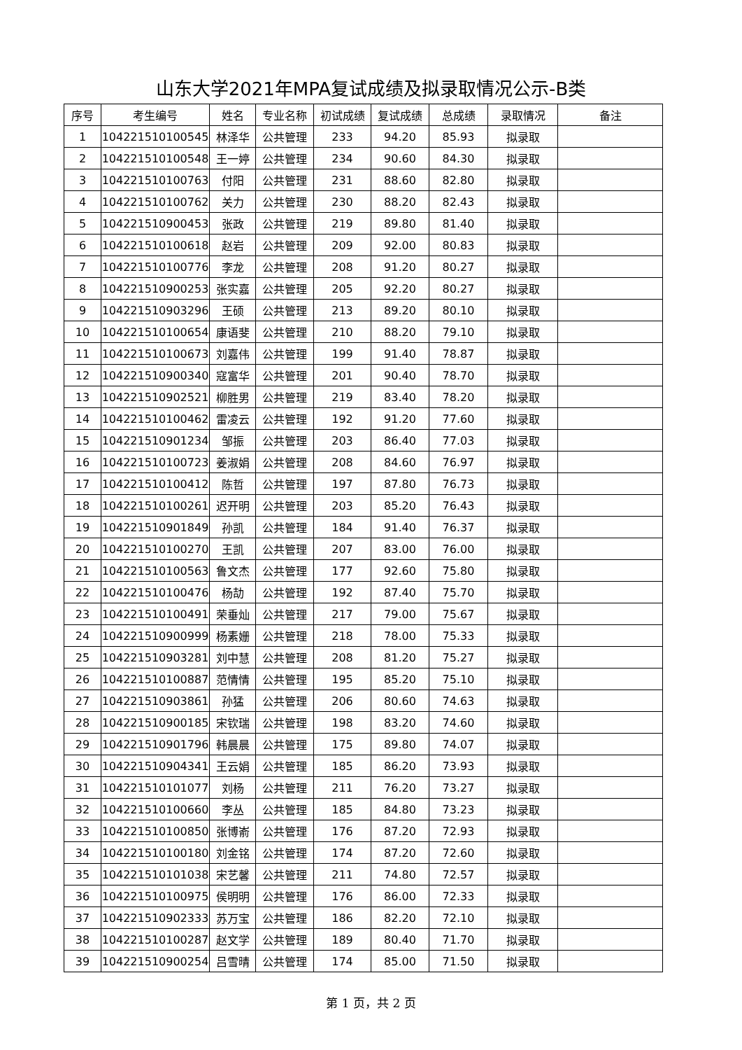山东大学2021年MPA复试成绩及拟录取情况公示-B类
| 序号 | 考生编号 | 姓名 | 专业名称 | 初试成绩 | 复试成绩 | 总成绩 | 录取情况 | 备注 |
| --- | --- | --- | --- | --- | --- | --- | --- | --- |
| 1 | 104221510100545 | 林泽华 | 公共管理 | 233 | 94.20 | 85.93 | 拟录取 | |
| 2 | 104221510100548 | 王一婷 | 公共管理 | 234 | 90.60 | 84.30 | 拟录取 | |
| 3 | 104221510100763 | 付阳 | 公共管理 | 231 | 88.60 | 82.80 | 拟录取 | |
| 4 | 104221510100762 | 关力 | 公共管理 | 230 | 88.20 | 82.43 | 拟录取 | |
| 5 | 104221510900453 | 张政 | 公共管理 | 219 | 89.80 | 81.40 | 拟录取 | |
| 6 | 104221510100618 | 赵岩 | 公共管理 | 209 | 92.00 | 80.83 | 拟录取 | |
| 7 | 104221510100776 | 李龙 | 公共管理 | 208 | 91.20 | 80.27 | 拟录取 | |
| 8 | 104221510900253 | 张实嘉 | 公共管理 | 205 | 92.20 | 80.27 | 拟录取 | |
| 9 | 104221510903296 | 王硕 | 公共管理 | 213 | 89.20 | 80.10 | 拟录取 | |
| 10 | 104221510100654 | 康语斐 | 公共管理 | 210 | 88.20 | 79.10 | 拟录取 | |
| 11 | 104221510100673 | 刘嘉伟 | 公共管理 | 199 | 91.40 | 78.87 | 拟录取 | |
| 12 | 104221510900340 | 寇富华 | 公共管理 | 201 | 90.40 | 78.70 | 拟录取 | |
| 13 | 104221510902521 | 柳胜男 | 公共管理 | 219 | 83.40 | 78.20 | 拟录取 | |
| 14 | 104221510100462 | 雷凌云 | 公共管理 | 192 | 91.20 | 77.60 | 拟录取 | |
| 15 | 104221510901234 | 邹振 | 公共管理 | 203 | 86.40 | 77.03 | 拟录取 | |
| 16 | 104221510100723 | 姜淑娟 | 公共管理 | 208 | 84.60 | 76.97 | 拟录取 | |
| 17 | 104221510100412 | 陈哲 | 公共管理 | 197 | 87.80 | 76.73 | 拟录取 | |
| 18 | 104221510100261 | 迟开明 | 公共管理 | 203 | 85.20 | 76.43 | 拟录取 | |
| 19 | 104221510901849 | 孙凯 | 公共管理 | 184 | 91.40 | 76.37 | 拟录取 | |
| 20 | 104221510100270 | 王凯 | 公共管理 | 207 | 83.00 | 76.00 | 拟录取 | |
| 21 | 104221510100563 | 鲁文杰 | 公共管理 | 177 | 92.60 | 75.80 | 拟录取 | |
| 22 | 104221510100476 | 杨劼 | 公共管理 | 192 | 87.40 | 75.70 | 拟录取 | |
| 23 | 104221510100491 | 荣垂灿 | 公共管理 | 217 | 79.00 | 75.67 | 拟录取 | |
| 24 | 104221510900999 | 杨素姗 | 公共管理 | 218 | 78.00 | 75.33 | 拟录取 | |
| 25 | 104221510903281 | 刘中慧 | 公共管理 | 208 | 81.20 | 75.27 | 拟录取 | |
| 26 | 104221510100887 | 范情情 | 公共管理 | 195 | 85.20 | 75.10 | 拟录取 | |
| 27 | 104221510903861 | 孙猛 | 公共管理 | 206 | 80.60 | 74.63 | 拟录取 | |
| 28 | 104221510900185 | 宋钦瑞 | 公共管理 | 198 | 83.20 | 74.60 | 拟录取 | |
| 29 | 104221510901796 | 韩晨晨 | 公共管理 | 175 | 89.80 | 74.07 | 拟录取 | |
| 30 | 104221510904341 | 王云娟 | 公共管理 | 185 | 86.20 | 73.93 | 拟录取 | |
| 31 | 104221510101077 | 刘杨 | 公共管理 | 211 | 76.20 | 73.27 | 拟录取 | |
| 32 | 104221510100660 | 李丛 | 公共管理 | 185 | 84.80 | 73.23 | 拟录取 | |
| 33 | 104221510100850 | 张博嵛 | 公共管理 | 176 | 87.20 | 72.93 | 拟录取 | |
| 34 | 104221510100180 | 刘金铭 | 公共管理 | 174 | 87.20 | 72.60 | 拟录取 | |
| 35 | 104221510101038 | 宋艺馨 | 公共管理 | 211 | 74.80 | 72.57 | 拟录取 | |
| 36 | 104221510100975 | 侯明明 | 公共管理 | 176 | 86.00 | 72.33 | 拟录取 | |
| 37 | 104221510902333 | 苏万宝 | 公共管理 | 186 | 82.20 | 72.10 | 拟录取 | |
| 38 | 104221510100287 | 赵文学 | 公共管理 | 189 | 80.40 | 71.70 | 拟录取 | |
| 39 | 104221510900254 | 吕雪晴 | 公共管理 | 174 | 85.00 | 71.50 | 拟录取 | |
第 1 页，共 2 页